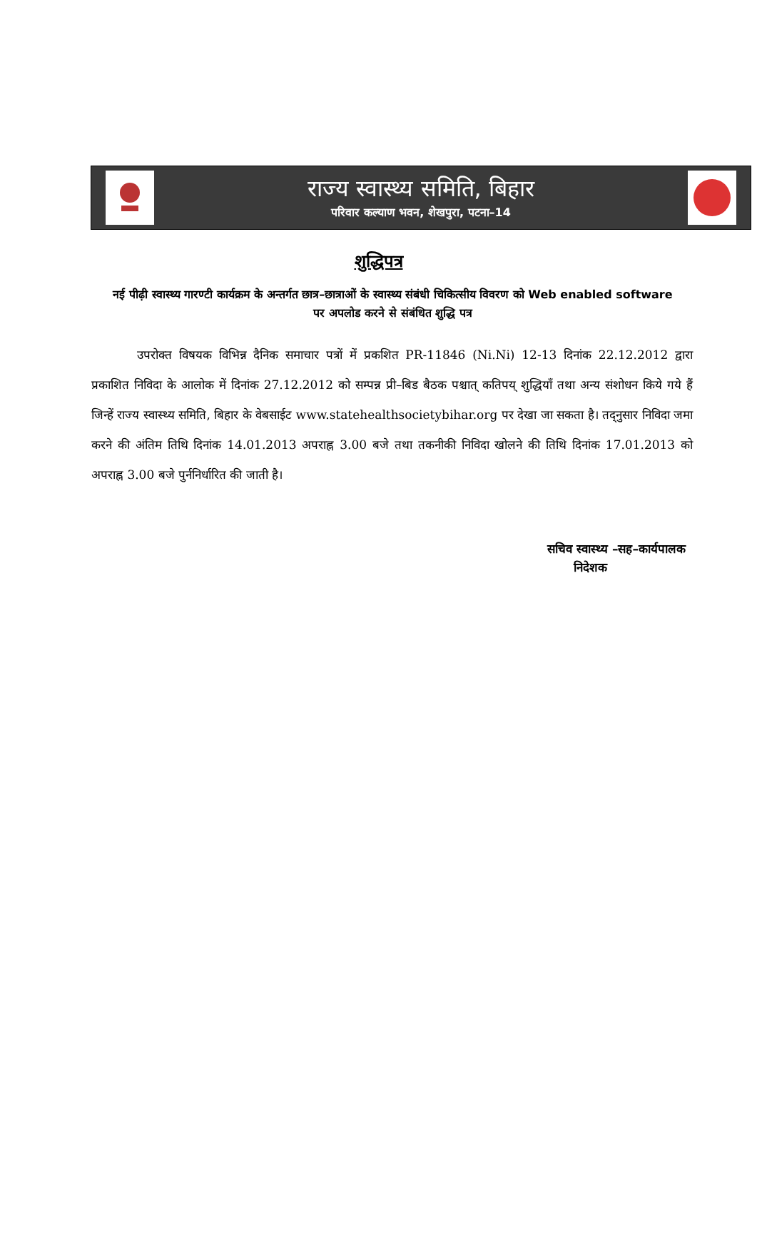राज्य स्वास्थ्य समिति, बिहार
परिवार कल्याण भवन, शेखपुरा, पटना–14
शुद्धिपत्र
नई पीढ़ी स्वास्थ्य गारण्टी कार्यक्रम के अन्तर्गत छात्र–छात्राओं के स्वास्थ्य संबंधी चिकित्सीय विवरण को Web enabled software पर अपलोड करने से संबंधित शुद्धि पत्र
उपरोक्त विषयक विभिन्न दैनिक समाचार पत्रों में प्रकशित PR-11846 (Ni.Ni) 12-13 दिनांक 22.12.2012 द्वारा प्रकाशित निविदा के आलोक में दिनांक 27.12.2012 को सम्पन्न प्री–बिड बैठक पश्चात् कतिपय् शुद्धियाँ तथा अन्य संशोधन किये गये हैं जिन्हें राज्य स्वास्थ्य समिति, बिहार के वेबसाईट www.statehealthsocietybihar.org पर देखा जा सकता है। तद्नुसार निविदा जमा करने की अंतिम तिथि दिनांक 14.01.2013 अपराह्न 3.00 बजे तथा तकनीकी निविदा खोलने की तिथि दिनांक 17.01.2013 को अपराह्न 3.00 बजे पुर्ननिर्धारित की जाती है।
सचिव स्वास्थ्य –सह–कार्यपालक
निदेशक